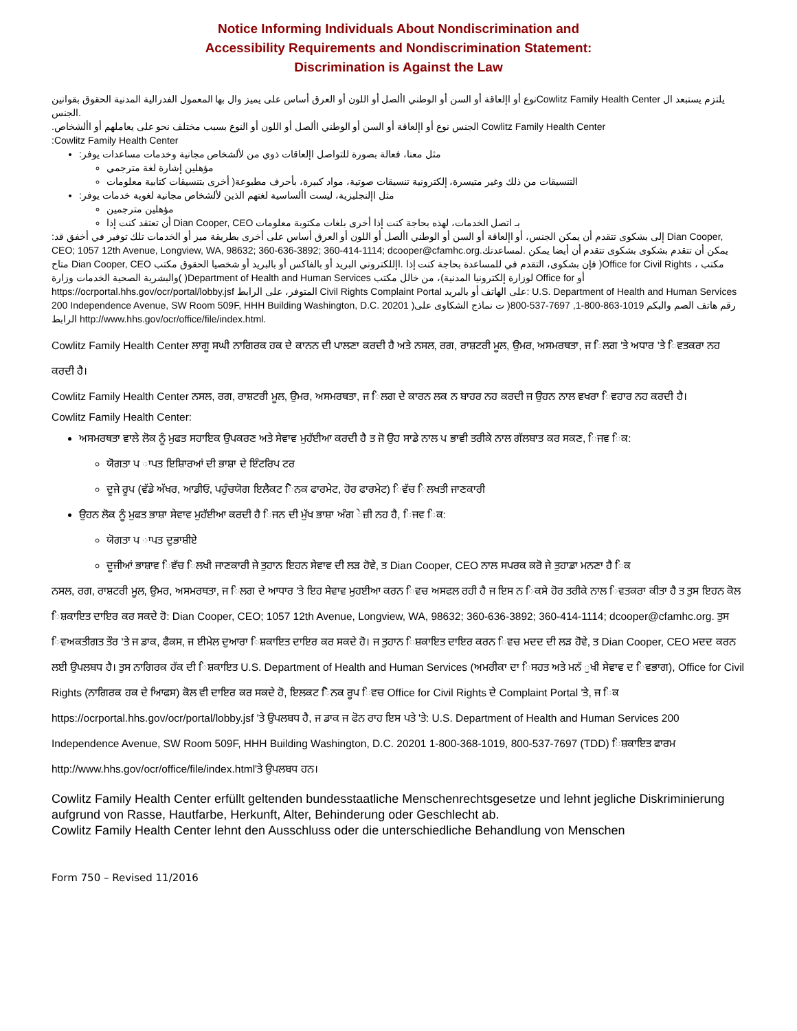Notice Informing Individuals About Nondiscrimination and
Accessibility Requirements and Nondiscrimination Statement:
Discrimination is Against the Law
نوع أو اإلعاقة أو السن أو الوطني األصل أو اللون أو العرق أساس على يميز وال بها المعمول الفدرالية المدنية الحقوق بقوانينCowlitz Family Health Center يلتزم يستبعد ال .الجنس
.الجنس نوع أو اإلعاقة أو السن أو الوطني األصل أو اللون أو النوع بسبب مختلف نحو على يعاملهم أو األشخاص Cowlitz Family Health Center
:Cowlitz Family Health Center
:مثل معنا، فعالة بصورة للتواصل اإلعاقات ذوي من لألشخاص مجانية وخدمات مساعدات يوفر
مؤهلين إشارة لغة مترجمي
التنسيقات من ذلك وغير متيسرة، إلكترونية تنسيقات صوتية، مواد كبيرة، بأحرف مطبوعة( أخرى بتنسيقات كتابية معلومات
:مثل اإلنجليزية، ليست األساسية لغتهم الذين لألشخاص مجانية لغوية خدمات يوفر
مؤهلين مترجمين
أن تعتقد كنت إذا Dian Cooper, CEO بـ اتصل الخدمات، لهذه بحاجة كنت إذا أخرى بلغات مكتوبة معلومات
:إلى بشكوى تتقدم أن يمكن الجنس، أو اإلعاقة أو السن أو الوطني األصل أو اللون أو العرق أساس على أخرى بطريقة ميز أو الخدمات تلك توفير في أخفق قد Dian Cooper, CEO; 1057 12th Avenue, Longview, WA, 98632; 360-636-3892; 360-414-1114; dcooper@cfamhc.org.يمكن أن تتقدم بشكوى بشكوى تتقدم أن أيضا يمكن .لمساعدتك متاح Dian Cooper, CEO فإن بشكوى، التقدم في للمساعدة بحاجة كنت إذا .اإللكتروني البريد أو بالفاكس أو بالبريد أو شخصيا الحقوق مكتب )Office for Civil Rights مكتب ، )والبشرية الصحية الخدمات وزارة )Department of Health and Human Services لوزارة إلكترونيا المدنية)، من خالل مكتب Office for أو https://ocrportal.hhs.gov/ocr/portal/lobby.jsf المتوفر، على الرابط Civil Rights Complaint Portal على الهاتف أو بالبريد: U.S. Department of Health and Human Services 200 Independence Avenue, SW Room 509F, HHH Building Washington, D.C. 20201 )رقم هاتف الصم والبكم 1019-863-800-1, 7697-537-800( ت نماذج الشكاوى على الرابط http://www.hhs.gov/ocr/office/file/index.html.
Cowlitz Family Health Center ਲਾਗੂ ਸਘੀ ਨਾਗਿਰਕ ਹਕ ਦੇ ਕਾਨਨ ਦੀ ਪਾਲਣਾ ਕਰਦੀ ਹੈ ਅਤੇ ਨਸਲ, ਰਗ, ਰਾਸ਼ਟਰੀ ਮੂਲ, ਉਮਰ, ਅਸਮਰਥਤਾ, ਜ ਿਲਗ 'ਤੇ ਅਧਾਰ 'ਤੇ ਿਵਤਕਰਾ ਨਹ ਕਰਦੀ ਹੈ।
Cowlitz Family Health Center ਨਸਲ, ਰਗ, ਰਾਸ਼ਟਰੀ ਮੂਲ, ਉਮਰ, ਅਸਮਰਥਤਾ, ਜ ਿਲਗ ਦੇ ਕਾਰਨ ਲਕ ਨ ਬਾਹਰ ਨਹ ਕਰਦੀ ਜ ਉਹਨ ਨਾਲ ਵਖਰਾ ਿਵਹਾਰ ਨਹ ਕਰਦੀ ਹੈ।
Cowlitz Family Health Center:
ਅਸਮਰਥਤਾ ਵਾਲੇ ਲੋਕ ਨੂੰ ਮੁਫਤ ਸਹਾਇਕ ਉਪਕਰਣ ਅਤੇ ਸੇਵਾਵ ਮੁਹੱਈਆ ਕਰਦੀ ਹੈ ਤ ਜੋ ਉਹ ਸਾਡੇ ਨਾਲ ਪ ਭਾਵੀ ਤਰੀਕੇ ਨਾਲ ਗੱਲਬਾਤ ਕਰ ਸਕਣ, ਿਜਵ ਿਕ:
ਯੋਗਤਾ ਪ ਾਪਤ ਇਸ਼ਾਿਰਆਂ ਦੀ ਭਾਸ਼ਾ ਦੇ ਇੰਟਰਿਪ ਟਰ
ਦੂਜੇ ਰੂਪ (ਵੱਡੇ ਅੱਖਰ, ਆਡੀਓ, ਪਹੁੰਚਯੋਗ ਇਲੈਕਟ ੋਿਨਕ ਫਾਰਮੇਟ, ਹੋਰ ਫਾਰਮੇਟ) ਿਵੱਚ ਿਲਖਤੀ ਜਾਣਕਾਰੀ
ਉਹਨ ਲੋਕ ਨੂੰ ਮੁਫਤ ਭਾਸ਼ਾ ਸੇਵਾਵ ਮੁਹੱਈਆ ਕਰਦੀ ਹੈ ਿਜਨ ਦੀ ਮੁੱਖ ਭਾਸ਼ਾ ਅੰਗ ੇਜ਼ੀ ਨਹ ਹੈ, ਿਜਵ ਿਕ:
ਯੋਗਤਾ ਪ ਾਪਤ ਦੁਭਾਸ਼ੀਏ
ਦੂਜੀਆਂ ਭਾਸ਼ਾਵ ਿਵੱਚ ਿਲਖੀ ਜਾਣਕਾਰੀ ਜੇ ਤੁਹਾਨ ਇਹਨ ਸੇਵਾਵ ਦੀ ਲੜ ਹੋਵੇ, ਤ Dian Cooper, CEO ਨਾਲ ਸਪਰਕ ਕਰੋ ਜੇ ਤੁਹਾਡਾ ਮਨਣਾ ਹੈ ਿਕ
ਨਸਲ, ਰਗ, ਰਾਸ਼ਟਰੀ ਮੂਲ, ਉਮਰ, ਅਸਮਰਥਤਾ, ਜ ਿਲਗ ਦੇ ਆਧਾਰ 'ਤੇ ਇਹ ਸੇਵਾਵ ਮੁਹਈਆ ਕਰਨ ਿਵਚ ਅਸਫਲ ਰਹੀ ਹੈ ਜ ਇਸ ਨ ਿਕਸੇ ਹੋਰ ਤਰੀਕੇ ਨਾਲ ਿਵਤਕਰਾ ਕੀਤਾ ਹੈ ਤ ਤੁਸ ਇਹਨ ਕੋਲ ਿਸ਼ਕਾਇਤ ਦਾਇਰ ਕਰ ਸਕਦੇ ਹੋ: Dian Cooper, CEO; 1057 12th Avenue, Longview, WA, 98632; 360-636-3892; 360-414-1114; dcooper@cfamhc.org. ਤੁਸ ਿਵਅਕਤੀਗਤ ਤੌਰ 'ਤੇ ਜ ਡਾਕ, ਫੈਕਸ, ਜ ਈਮੇਲ ਦੁਆਰਾ ਿਸ਼ਕਾਇਤ ਦਾਇਰ ਕਰ ਸਕਦੇ ਹੋ। ਜ ਤੁਹਾਨ ਿਸ਼ਕਾਇਤ ਦਾਇਰ ਕਰਨ ਿਵਚ ਮਦਦ ਦੀ ਲੜ ਹੋਵੇ, ਤ Dian Cooper, CEO ਮਦਦ ਕਰਨ ਲਈ ਉਪਲਬਧ ਹੈ। ਤੁਸ ਨਾਗਿਰਕ ਹੱਕ ਦੀ ਿਸ਼ਕਾਇਤ U.S. Department of Health and Human Services (ਅਮਰੀਕਾ ਦਾ ਿਸਹਤ ਅਤੇ ਮਨੱ ੁਖੀ ਸੇਵਾਵ ਦ ਿਵਭਾਗ), Office for Civil Rights (ਨਾਗਿਰਕ ਹਕ ਦੇ ਆਿਫਸ) ਕੋਲ ਵੀ ਦਾਇਰ ਕਰ ਸਕਦੇ ਹੋ, ਇਲਕਟ ੋਿਨਕ ਰੂਪ ਿਵਚ Office for Civil Rights ਦੇ Complaint Portal 'ਤੇ, ਜ ਿਕ https://ocrportal.hhs.gov/ocr/portal/lobby.jsf 'ਤੇ ਉਪਲਬਧ ਹੈ, ਜ ਡਾਕ ਜ ਫੋਨ ਰਾਹ ਇਸ ਪਤੇ 'ਤੇ: U.S. Department of Health and Human Services 200 Independence Avenue, SW Room 509F, HHH Building Washington, D.C. 20201 1-800-368-1019, 800-537-7697 (TDD) ਿਸ਼ਕਾਇਤ ਫਾਰਮ
http://www.hhs.gov/ocr/office/file/index.html'ਤੇ ਉਪਲਬਧ ਹਨ।
Cowlitz Family Health Center erfüllt geltenden bundesstaatliche Menschenrechtsgesetze und lehnt jegliche Diskriminierung aufgrund von Rasse, Hautfarbe, Herkunft, Alter, Behinderung oder Geschlecht ab.
Cowlitz Family Health Center lehnt den Ausschluss oder die unterschiedliche Behandlung von Menschen
Form 750 – Revised 11/2016